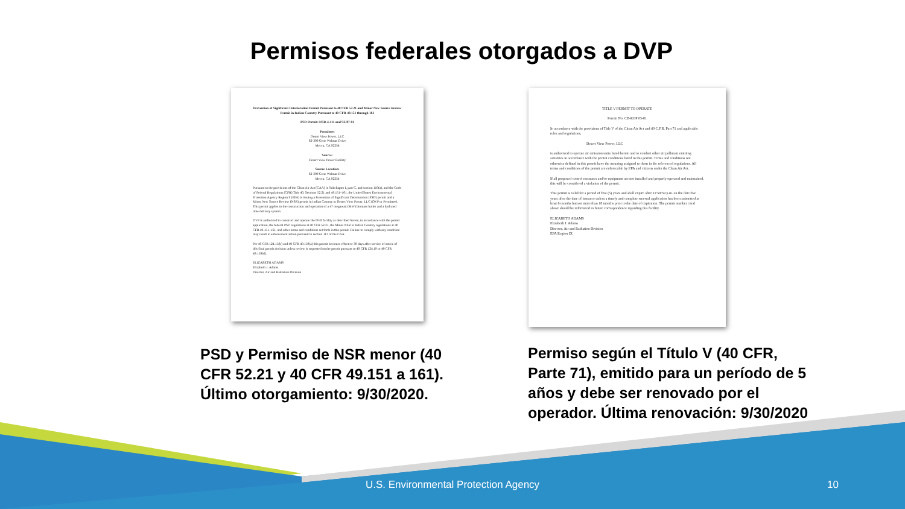Permisos federales otorgados a DVP
Prevention of Significant Deterioration Permit Pursuant to 40 CFR 52.21 and Minor New Source Review Permit in Indian Country Pursuant to 40 CFR 49.151 through 161
PSD Permit: NSR-4-411 and SE 87-01
Permittee:
Desert View Power, LLC
62-300 Gene Welmas Drive
Mecca, CA 92254
Source:
Desert View Power Facility
Source Location:
62-300 Gene Welmas Drive
Mecca, CA 92254
Pursuant to the provisions of the Clean Air Act (CAA) in Subchapter I, part C, and section 110(a), and the Code of Federal Regulations (CFR) Title 40, Sections 52.21 and 49.151–161, the United States Environmental Protection Agency Region 9 (EPA) is issuing a Prevention of Significant Deterioration (PSD) permit and a Minor New Source Review (NSR) permit in Indian Country to Desert View Power, LLC (DVP or Permittee). This permit applies to the construction and operation of a 47 megawatt (MW) biomass boiler and a hydrated lime delivery system.
DVP is authorized to construct and operate the DVP facility as described herein, in accordance with the permit application, the federal PSD regulations at 40 CFR 52.21, the Minor NSR in Indian Country regulations at 40 CFR 49.151–161, and other terms and conditions set forth in this permit. Failure to comply with any condition may result in enforcement action pursuant to section 113 of the CAA.
Per 40 CFR 124.15(b) and 40 CFR 49.159(a) this permit becomes effective 30 days after service of notice of this final permit decision unless review is requested on the permit pursuant to 40 CFR 124.19 or 40 CFR 49.159(d).
ELIZABETH ADAMS
Elizabeth J. Adams
Director, Air and Radiation Division
TITLE V PERMIT TO OPERATE
Permit No. CB-ROP 05-01
In accordance with the provisions of Title V of the Clean Air Act and 40 C.F.R. Part 71 and applicable rules and regulations,
Desert View Power, LLC
is authorized to operate air emission units listed herein and to conduct other air pollutant emitting activities in accordance with the permit conditions listed in this permit. Terms and conditions not otherwise defined in this permit have the meaning assigned to them in the referenced regulations. All terms and conditions of the permit are enforceable by EPA and citizens under the Clean Air Act.
If all proposed control measures and/or equipment are not installed and properly operated and maintained, this will be considered a violation of the permit.
This permit is valid for a period of five (5) years and shall expire after 11:59:59 p.m. on the date five years after the date of issuance unless a timely and complete renewal application has been submitted at least 6 months but not more than 18 months prior to the date of expiration. The permit number cited above should be referenced in future correspondence regarding this facility.
ELIZABETH ADAMS
Elizabeth J. Adams
Director, Air and Radiation Division
EPA Region IX
PSD y Permiso de NSR menor (40 CFR 52.21 y 40 CFR 49.151 a 161). Último otorgamiento: 9/30/2020.
Permiso según el Título V (40 CFR, Parte 71), emitido para un período de 5 años y debe ser renovado por el operador. Última renovación: 9/30/2020
U.S. Environmental Protection Agency 10